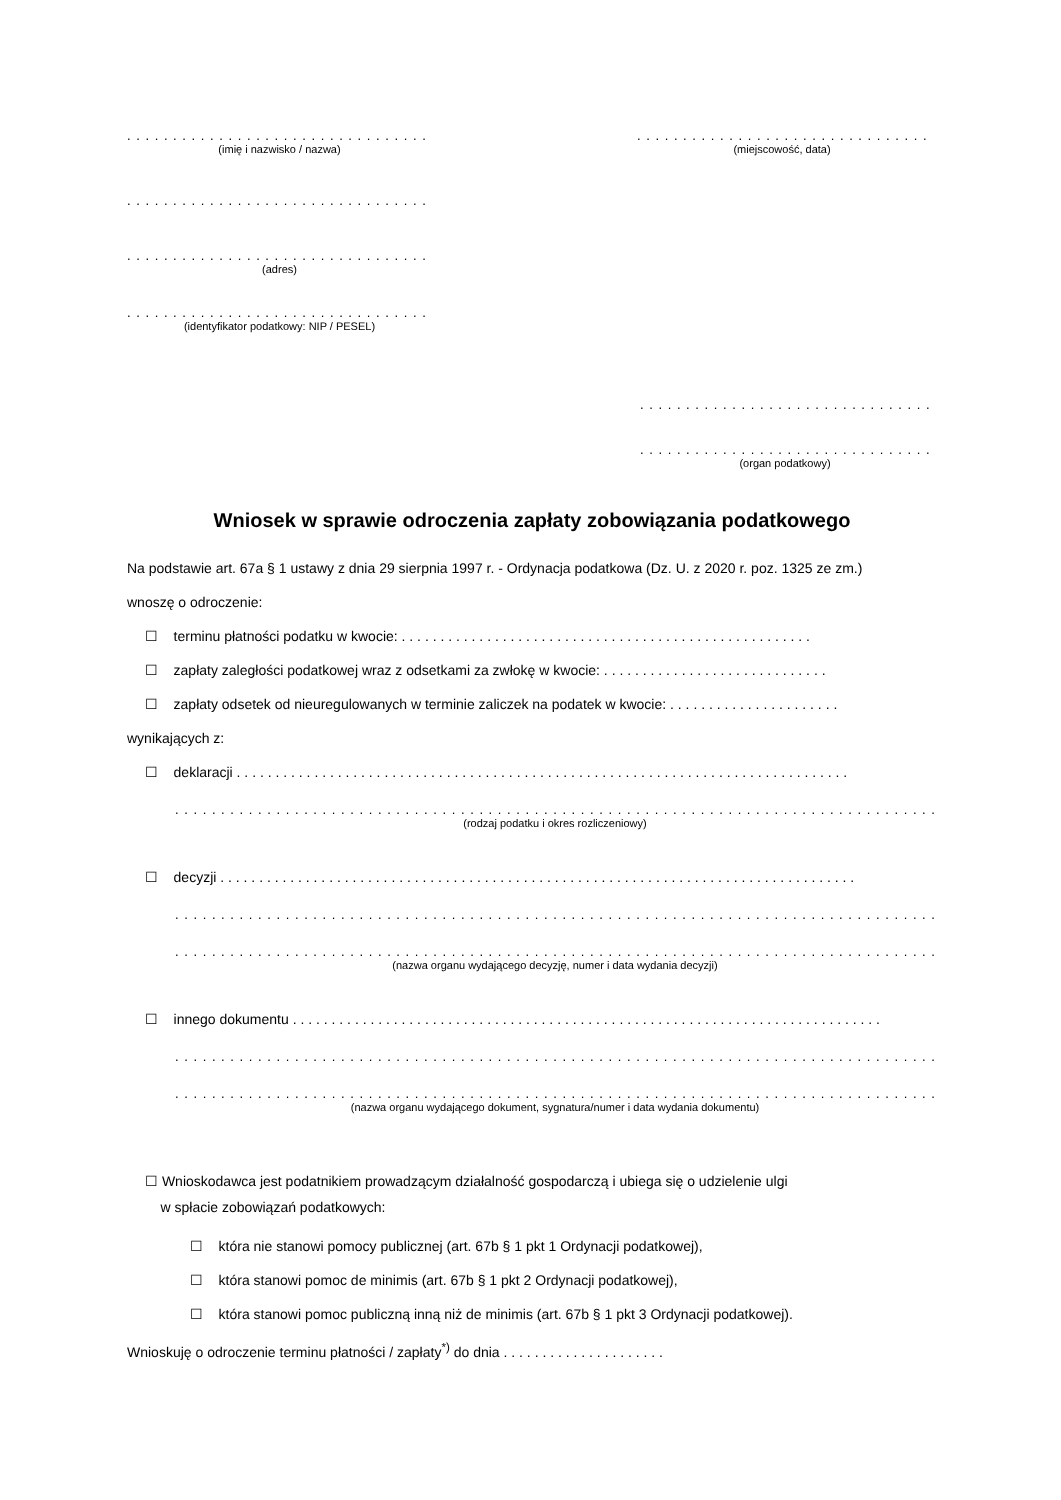. . . . . . . . . . . . . . . . . . . . . . . . . . . . . . . . . .
(imię i nazwisko / nazwa)
. . . . . . . . . . . . . . . . . . . . . . . . . . . . . . . . .
(miejscowość, data)
. . . . . . . . . . . . . . . . . . . . . . . . . . . . . . . . . .
. . . . . . . . . . . . . . . . . . . . . . . . . . . . . . . . . .
(adres)
. . . . . . . . . . . . . . . . . . . . . . . . . . . . . . . . . .
(identyfikator podatkowy: NIP / PESEL)
. . . . . . . . . . . . . . . . . . . . . . . . . . . . . . . . .
. . . . . . . . . . . . . . . . . . . . . . . . . . . . . . . . .
(organ podatkowy)
Wniosek w sprawie odroczenia zapłaty zobowiązania podatkowego
Na podstawie art. 67a § 1 ustawy z dnia 29 sierpnia 1997 r. - Ordynacja podatkowa (Dz. U. z 2020 r. poz. 1325 ze zm.)
wnoszę o odroczenie:
☐ terminu płatności podatku w kwocie: . . . . . . . . . . . . . . . . . . . . . . . . . . . . . . . . . . . . . . . . . . . . . . . . . . . . .
☐ zapłaty zaległości podatkowej wraz z odsetkami za zwłokę w kwocie: . . . . . . . . . . . . . . . . . . . . . . . . . . . . .
☐ zapłaty odsetek od nieuregulowanych w terminie zaliczek na podatek w kwocie: . . . . . . . . . . . . . . . . . . . . . .
wynikających z:
☐ deklaracji . . . . . . . . . . . . . . . . . . . . . . . . . . . . . . . . . . . . . . . . . . . . . . . . . . . . . . . . . . . . . . . . . . . . . . . . . . . . . . .
. . . . . . . . . . . . . . . . . . . . . . . . . . . . . . . . . . . . . . . . . . . . . . . . . . . . . . . . . . . . . . . . . . . . . . . . . . . . . . . . . . . . . . . . . . . . . . .
(rodzaj podatku i okres rozliczeniowy)
☐ decyzji . . . . . . . . . . . . . . . . . . . . . . . . . . . . . . . . . . . . . . . . . . . . . . . . . . . . . . . . . . . . . . . . . . . . . . . . . . . . . . . . . .
. . . . . . . . . . . . . . . . . . . . . . . . . . . . . . . . . . . . . . . . . . . . . . . . . . . . . . . . . . . . . . . . . . . . . . . . . . . . . . . . . . . . . . . . . . . . . . .
. . . . . . . . . . . . . . . . . . . . . . . . . . . . . . . . . . . . . . . . . . . . . . . . . . . . . . . . . . . . . . . . . . . . . . . . . . . . . . . . . . . . . . . . . . . . . . .
(nazwa organu wydającego decyzję, numer i data wydania decyzji)
☐ innego dokumentu . . . . . . . . . . . . . . . . . . . . . . . . . . . . . . . . . . . . . . . . . . . . . . . . . . . . . . . . . . . . . . . . . . . . . . . . . . . .
. . . . . . . . . . . . . . . . . . . . . . . . . . . . . . . . . . . . . . . . . . . . . . . . . . . . . . . . . . . . . . . . . . . . . . . . . . . . . . . . . . . . . . . . . . . . . . .
. . . . . . . . . . . . . . . . . . . . . . . . . . . . . . . . . . . . . . . . . . . . . . . . . . . . . . . . . . . . . . . . . . . . . . . . . . . . . . . . . . . . . . . . . . . . . . .
(nazwa organu wydającego dokument, sygnatura/numer i data wydania dokumentu)
☐ Wnioskodawca jest podatnikiem prowadzącym działalność gospodarczą i ubiega się o udzielenie ulgi
w spłacie zobowiązań podatkowych:
☐ która nie stanowi pomocy publicznej (art. 67b § 1 pkt 1 Ordynacji podatkowej),
☐ która stanowi pomoc de minimis (art. 67b § 1 pkt 2 Ordynacji podatkowej),
☐ która stanowi pomoc publiczną inną niż de minimis (art. 67b § 1 pkt 3 Ordynacji podatkowej).
Wnioskuję o odroczenie terminu płatności / zapłaty<sup>*)</sup> do dnia . . . . . . . . . . . . . . . . . . . . .